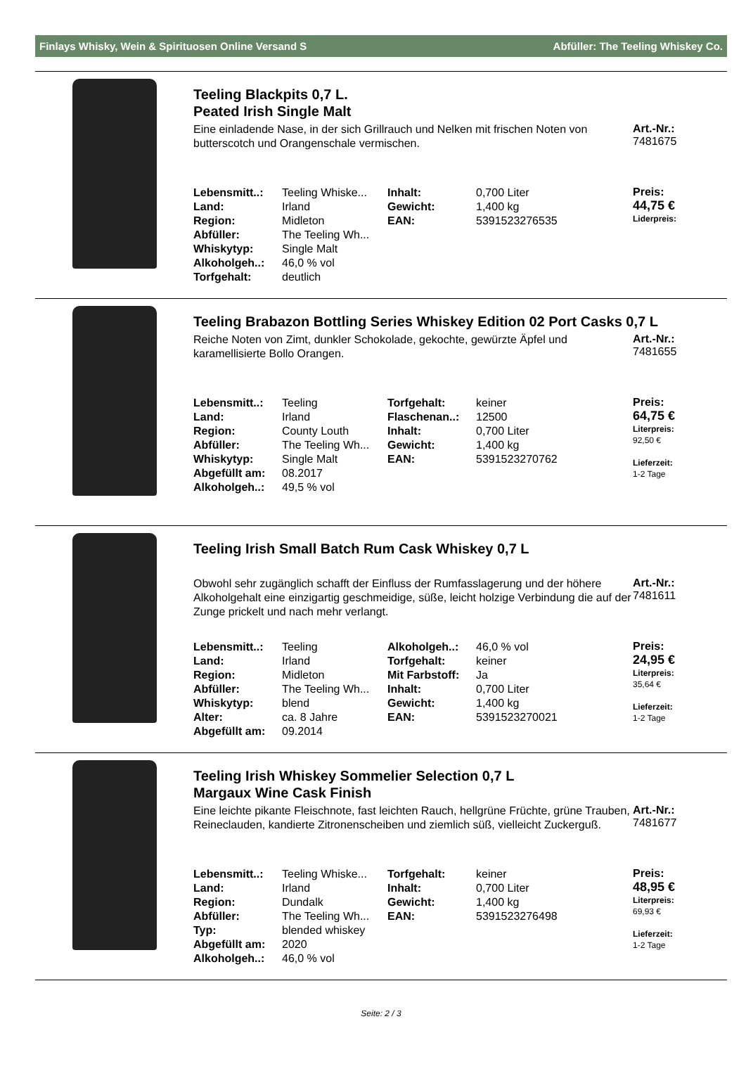Finlays Whisky, Wein & Spirituosen Online Versand S Abfüller: The Teeling Whiskey Co.
Teeling Blackpits 0,7 L.
Peated Irish Single Malt
Eine einladende Nase, in der sich Grillrauch und Nelken mit frischen Noten von butterscotch und Orangenschale vermischen.
Art.-Nr.:
7481675
| Lebensmitt..: | Teeling Whiske... | Inhalt: | 0,700 Liter |
| Land: | Irland | Gewicht: | 1,400 kg |
| Region: | Midleton | EAN: | 5391523276535 |
| Abfüller: | The Teeling Wh... | | |
| Whiskytyp: | Single Malt | | |
| Alkoholgeh..: | 46,0 % vol | | |
| Torfgehalt: | deutlich | | |
Preis:
44,75 €
Liderpreis:
Teeling Brabazon Bottling Series Whiskey Edition 02 Port Casks 0,7 L
Reiche Noten von Zimt, dunkler Schokolade, gekochte, gewürzte Äpfel und karamellisierte Bollo Orangen.
Art.-Nr.:
7481655
| Lebensmitt..: | Teeling | Torfgehalt: | keiner |
| Land: | Irland | Flaschenan..: | 12500 |
| Region: | County Louth | Inhalt: | 0,700 Liter |
| Abfüller: | The Teeling Wh... | Gewicht: | 1,400 kg |
| Whiskytyp: | Single Malt | EAN: | 5391523270762 |
| Abgefüllt am: | 08.2017 | | |
| Alkoholgeh..: | 49,5 % vol | | |
Preis:
64,75 €
Literpreis:
92,50 €
Lieferzeit:
1-2 Tage
Teeling Irish Small Batch Rum Cask Whiskey 0,7 L
Obwohl sehr zugänglich schafft der Einfluss der Rumfasslagerung und der höhere Alkoholgehalt eine einzigartig geschmeidige, süße, leicht holzige Verbindung die auf der Zunge prickelt und nach mehr verlangt.
Art.-Nr.:
7481611
| Lebensmitt..: | Teeling | Alkoholgeh..: | 46,0 % vol |
| Land: | Irland | Torfgehalt: | keiner |
| Region: | Midleton | Mit Farbstoff: | Ja |
| Abfüller: | The Teeling Wh... | Inhalt: | 0,700 Liter |
| Whiskytyp: | blend | Gewicht: | 1,400 kg |
| Alter: | ca. 8 Jahre | EAN: | 5391523270021 |
| Abgefüllt am: | 09.2014 | | |
Preis:
24,95 €
Literpreis:
35,64 €
Lieferzeit:
1-2 Tage
Teeling Irish Whiskey Sommelier Selection 0,7 L
Margaux Wine Cask Finish
Eine leichte pikante Fleischnote, fast leichten Rauch, hellgrüne Früchte, grüne Trauben, Reineclauden, kandierte Zitronenscheiben und ziemlich süß, vielleicht Zuckerguß.
Art.-Nr.:
7481677
| Lebensmitt..: | Teeling Whiske... | Torfgehalt: | keiner |
| Land: | Irland | Inhalt: | 0,700 Liter |
| Region: | Dundalk | Gewicht: | 1,400 kg |
| Abfüller: | The Teeling Wh... | EAN: | 5391523276498 |
| Typ: | blended whiskey | | |
| Abgefüllt am: | 2020 | | |
| Alkoholgeh..: | 46,0 % vol | | |
Preis:
48,95 €
Literpreis:
69,93 €
Lieferzeit:
1-2 Tage
Seite: 2 / 3